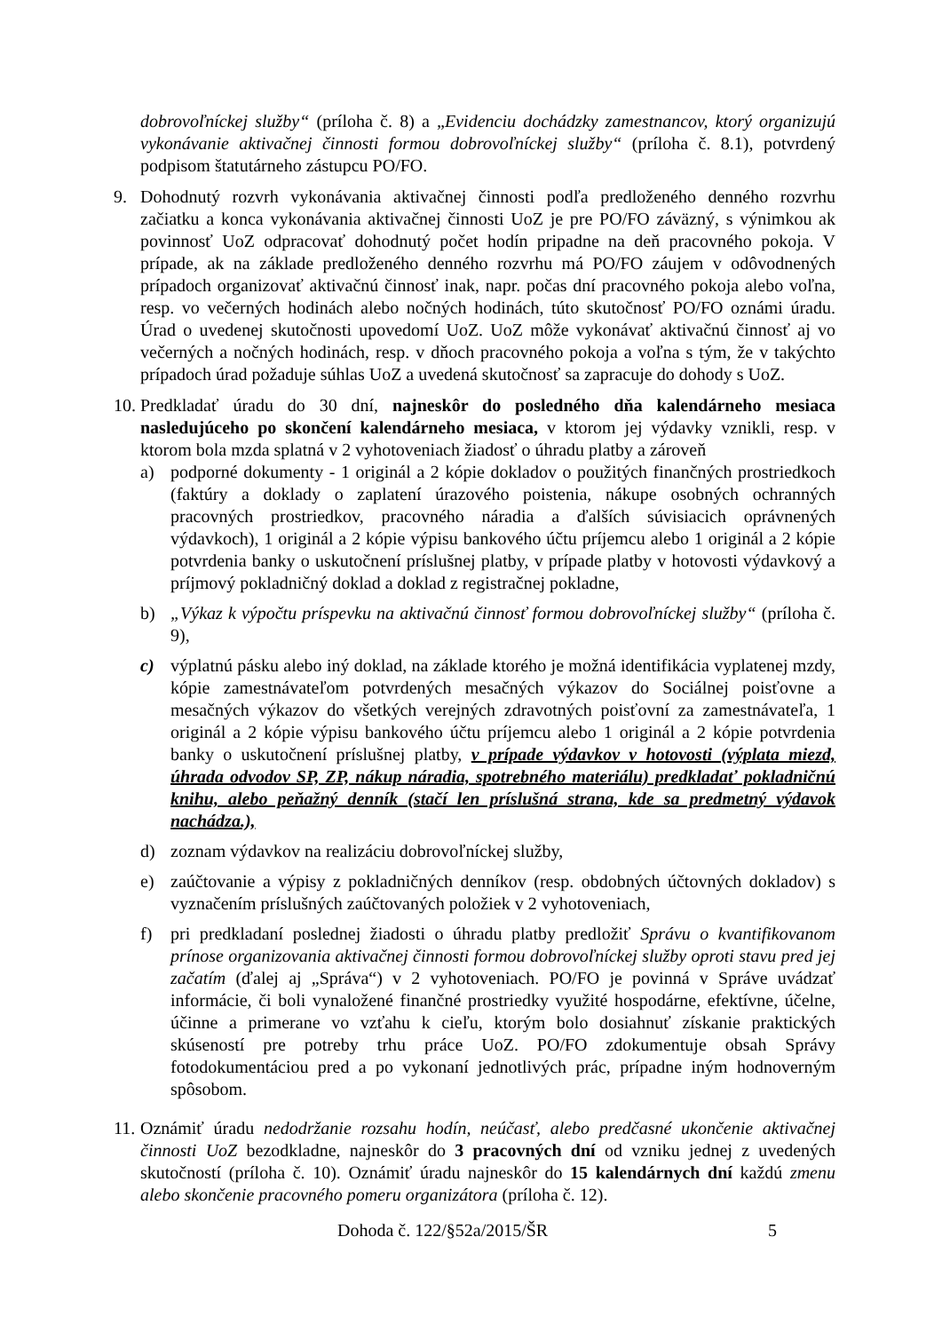dobrovoľníckej služby“ (príloha č. 8) a „Evidenciu dochádzky zamestnancov, ktorý organizujú vykonávanie aktivačnej činnosti formou dobrovoľníckej služby“ (príloha č. 8.1), potvrdený podpisom štatutárneho zástupcu PO/FO.
9. Dohodnutý rozvrh vykonávania aktivačnej činnosti podľa predloženého denného rozvrhu začiatku a konca vykonávania aktivačnej činnosti UoZ je pre PO/FO záväzný, s výnimkou ak povinnosť UoZ odpracovať dohodnutý počet hodín pripadne na deň pracovného pokoja. V prípade, ak na základe predloženého denného rozvrhu má PO/FO záujem v odôvodnených prípadoch organizovať aktivačnú činnosť inak, napr. počas dní pracovného pokoja alebo voľna, resp. vo večerných hodinách alebo nočných hodinách, túto skutočnosť PO/FO oznámi úradu. Úrad o uvedenej skutočnosti upovedomí UoZ. UoZ môže vykonávať aktivačnú činnosť aj vo večerných a nočných hodinách, resp. v dňoch pracovného pokoja a voľna s tým, že v takýchto prípadoch úrad požaduje súhlas UoZ a uvedená skutočnosť sa zapracuje do dohody s UoZ.
10.
Predkladať úradu do 30 dní, najneskôr do posledného dňa kalendárneho mesiaca nasledujúceho po skončení kalendárneho mesiaca, v ktorom jej výdavky vznikli, resp. v ktorom bola mzda splatná v 2 vyhotoveniach žiadosť o úhradu platby a zároveň
a) podporné dokumenty - 1 originál a 2 kópie dokladov o použitých finančných prostriedkoch (faktúry a doklady o zaplatení úrazového poistenia, nákupe osobných ochranných pracovných prostriedkov, pracovného náradia a ďalších súvisiacich oprávnených výdavkoch), 1 originál a 2 kópie výpisu bankového účtu príjemcu alebo 1 originál a 2 kópie potvrdenia banky o uskutočnení príslušnej platby, v prípade platby v hotovosti výdavkový a príjmový pokladničný doklad a doklad z registračnej pokladne,
b) „Výkaz k výpočtu príspevku na aktivačnú činnosť formou dobrovoľníckej služby“ (príloha č. 9),
c) výplatnú pásku alebo iný doklad, na základe ktorého je možná identifikácia vyplatenej mzdy, kópie zamestnávateľom potvrdených mesačných výkazov do Sociálnej poisťovne a mesačných výkazov do všetkých verejných zdravotných poisťovní za zamestnávateľa, 1 originál a 2 kópie výpisu bankového účtu príjemcu alebo 1 originál a 2 kópie potvrdenia banky o uskutočnení príslušnej platby, v prípade výdavkov v hotovosti (výplata miezd, úhrada odvodov SP, ZP, nákup náradia, spotrebného materiálu) predkladať pokladničnú knihu, alebo peňažný denník (stačí len príslušná strana, kde sa predmetný výdavok nachádza.),
d) zoznam výdavkov na realizáciu dobrovoľníckej služby,
e) zaúčtovanie a výpisy z pokladničných denníkov (resp. obdobných účtovných dokladov) s vyznačením príslušných zaúčtovaných položiek v 2 vyhotoveniach,
f) pri predkladaní poslednej žiadosti o úhradu platby predložiť Správu o kvantifikovanom prínose organizovania aktivačnej činnosti formou dobrovoľníckej služby oproti stavu pred jej začatím (ďalej aj „Správa“) v 2 vyhotoveniach. PO/FO je povinná v Správe uvádzať informácie, či boli vynaložené finančné prostriedky využité hospodárne, efektívne, účelne, účinne a primerane vo vzťahu k cieľu, ktorým bolo dosiahnuť získanie praktických skúseností pre potreby trhu práce UoZ. PO/FO zdokumentuje obsah Správy fotodokumentáciou pred a po vykonaní jednotlivých prác, prípadne iným hodnoverným spôsobom.
11.
Oznámiť úradu nedodržanie rozsahu hodín, neúčasť, alebo predčasné ukončenie aktivačnej činnosti UoZ bezodkladne, najneskôr do 3 pracovných dní od vzniku jednej z uvedených skutočností (príloha č. 10). Oznámiť úradu najneskôr do 15 kalendárnych dní každú zmenu alebo skončenie pracovného pomeru organizátora (príloha č. 12).
Dohoda č. 122/§52a/2015/ŠR 5